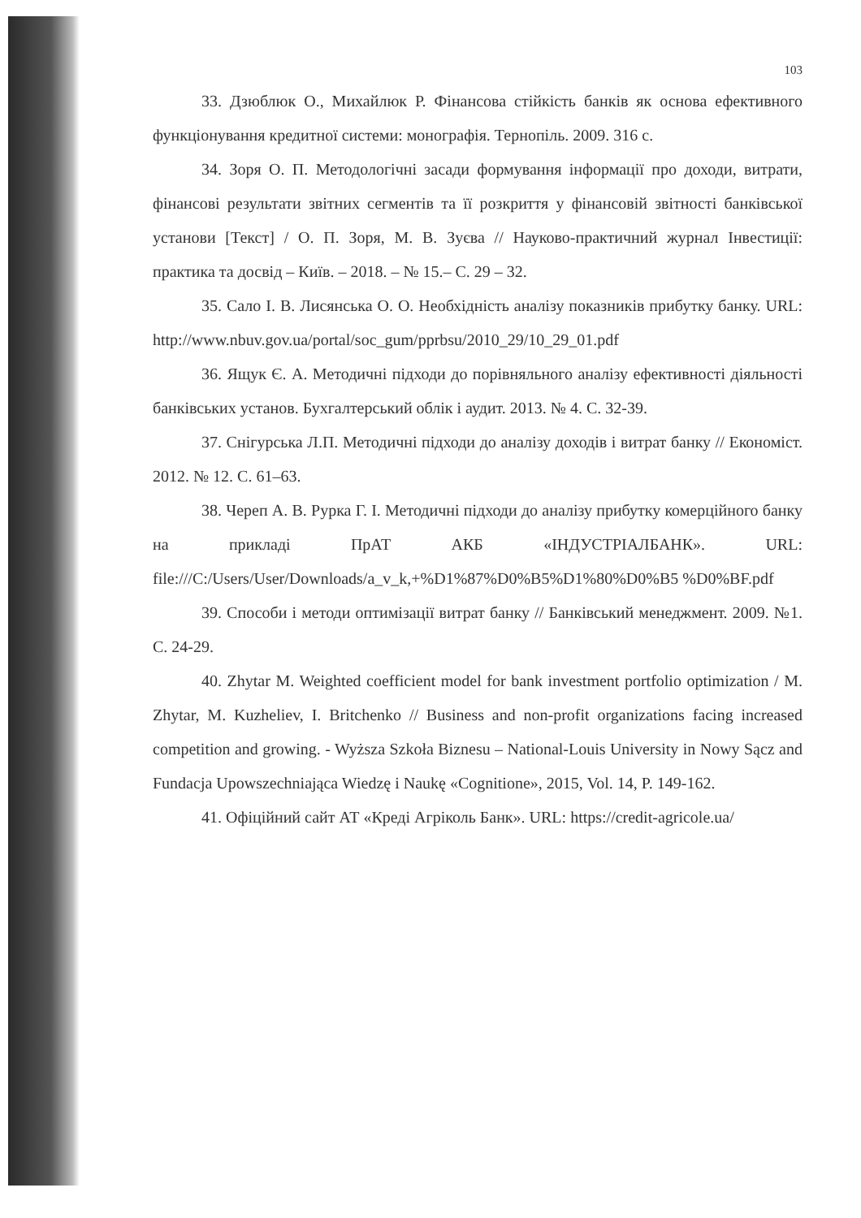103
33. Дзюблюк О., Михайлюк Р. Фінансова стійкість банків як основа ефективного функціонування кредитної системи: монографія. Тернопіль. 2009. 316 с.
34. Зоря О. П. Методологічні засади формування інформації про доходи, витрати, фінансові результати звітних сегментів та її розкриття у фінансовій звітності банківської установи [Текст] / О. П. Зоря, М. В. Зуєва // Науково-практичний журнал Інвестиції: практика та досвід – Київ. – 2018. – № 15.– С. 29 – 32.
35. Сало І. В. Лисянська О. О. Необхідність аналізу показників прибутку банку. URL: http://www.nbuv.gov.ua/portal/soc_gum/pprbsu/2010_29/10_29_01.pdf
36. Ящук Є. А. Методичні підходи до порівняльного аналізу ефективності діяльності банківських установ. Бухгалтерський облік і аудит. 2013. № 4. С. 32-39.
37. Снігурська Л.П. Методичні підходи до аналізу доходів і витрат банку // Економіст. 2012. № 12. С. 61–63.
38. Череп А. В. Рурка Г. І. Методичні підходи до аналізу прибутку комерційного банку на прикладі ПрАТ АКБ «ІНДУСТРІАЛБАНК». URL: file:///C:/Users/User/Downloads/a_v_k,+%D1%87%D0%B5%D1%80%D0%B5 %D0%BF.pdf
39. Способи і методи оптимізації витрат банку // Банківський менеджмент. 2009. №1. С. 24-29.
40. Zhytar M. Weighted coefficient model for bank investment portfolio optimization / M. Zhytar, M. Kuzheliev, I. Britchenko // Business and non-profit organizations facing increased competition and growing. - Wyższa Szkoła Biznesu – National-Louis University in Nowy Sącz and Fundacja Upowszechniająca Wiedzę i Naukę «Cognitione», 2015, Vol. 14, P. 149-162.
41. Офіційний сайт АТ «Креді Агріколь Банк». URL: https://credit-agricole.ua/